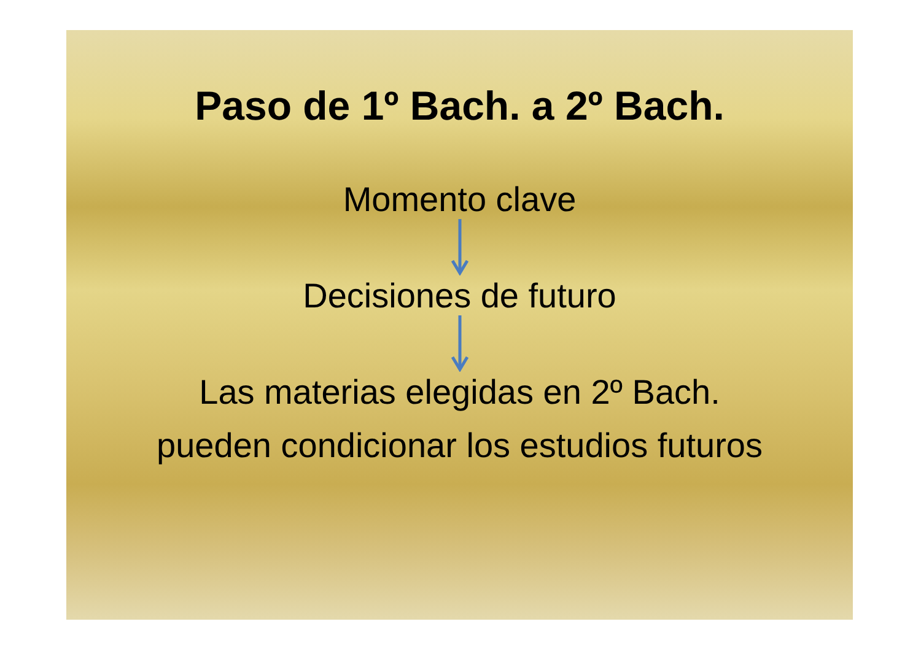Paso de 1º Bach. a 2º Bach.
Momento clave
Decisiones de futuro
Las materias elegidas en 2º Bach.
pueden condicionar los estudios futuros